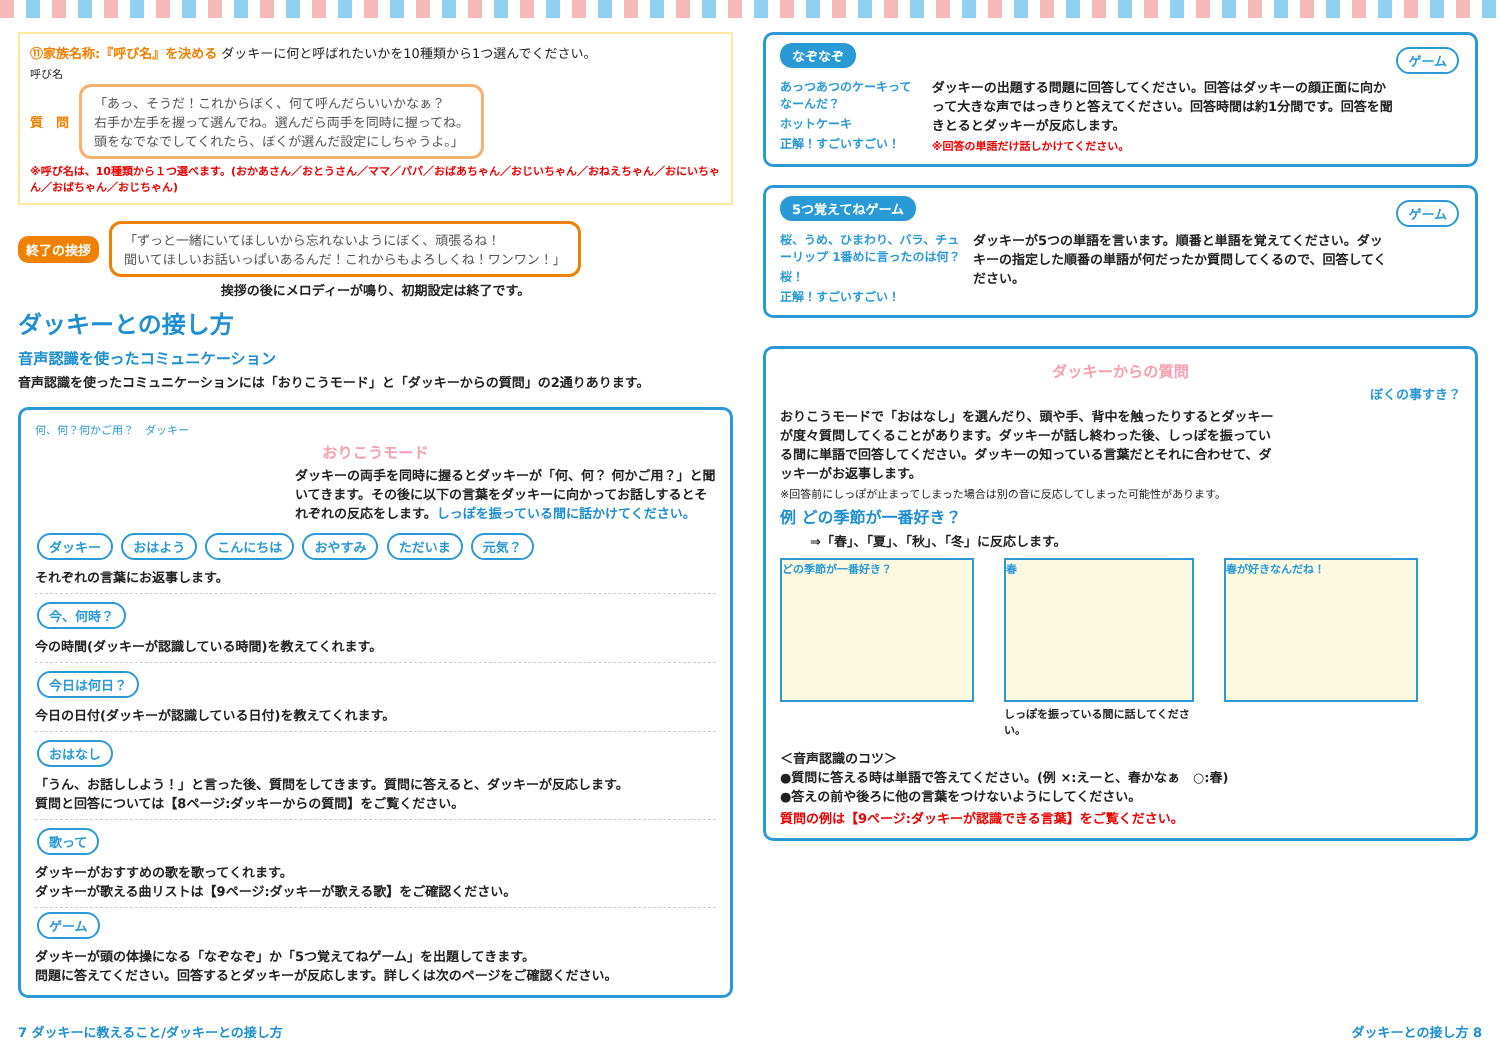⑪家族名称:『呼び名』を決める ダッキーに何と呼ばれたいかを10種類から1つ選んでください。
呼び名
質　問
「あっ、そうだ！これからぼく、何て呼んだらいいかなぁ？
右手か左手を握って選んでね。選んだら両手を同時に握ってね。
頭をなでなでしてくれたら、ぼくが選んだ設定にしちゃうよ。」
※呼び名は、10種類から１つ選べます。(おかあさん／おとうさん／ママ／パパ／おばあちゃん／おじいちゃん／おねえちゃん／おにいちゃん／おばちゃん／おじちゃん)
終了の挨拶
「ずっと一緒にいてほしいから忘れないようにぼく、頑張るね！
聞いてほしいお話いっぱいあるんだ！これからもよろしくね！ワンワン！」
挨拶の後にメロディーが鳴り、初期設定は終了です。
ダッキーとの接し方
音声認識を使ったコミュニケーション
音声認識を使ったコミュニケーションには「おりこうモード」と「ダッキーからの質問」の2通りあります。
何、何？何かご用？　ダッキー
おりこうモード
ダッキーの両手を同時に握るとダッキーが「何、何？ 何かご用？」と聞いてきます。その後に以下の言葉をダッキーに向かってお話しするとそれぞれの反応をします。しっぽを振っている間に話かけてください。
ダッキー おはよう こんにちは おやすみ ただいま 元気？
それぞれの言葉にお返事します。
今、何時？
今の時間(ダッキーが認識している時間)を教えてくれます。
今日は何日？
今日の日付(ダッキーが認識している日付)を教えてくれます。
おはなし
「うん、お話ししよう！」と言った後、質問をしてきます。質問に答えると、ダッキーが反応します。
質問と回答については【8ページ:ダッキーからの質問】をご覧ください。
歌って
ダッキーがおすすめの歌を歌ってくれます。
ダッキーが歌える曲リストは【9ページ:ダッキーが歌える歌】をご確認ください。
ゲーム
ダッキーが頭の体操になる「なぞなぞ」か「5つ覚えてねゲーム」を出題してきます。
問題に答えてください。回答するとダッキーが反応します。詳しくは次のページをご確認ください。
なぞなぞ ゲーム
あっつあつのケーキってなーんだ？
ホットケーキ
正解！すごいすごい！
ダッキーの出題する問題に回答してください。回答はダッキーの顔正面に向かって大きな声ではっきりと答えてください。回答時間は約1分間です。回答を聞きとるとダッキーが反応します。
※回答の単語だけ話しかけてください。
5つ覚えてねゲーム ゲーム
桜、うめ、ひまわり、バラ、チューリップ 1番めに言ったのは何？
桜！
正解！すごいすごい！
ダッキーが5つの単語を言います。順番と単語を覚えてください。ダッキーの指定した順番の単語が何だったか質問してくるので、回答してください。
ダッキーからの質問
ぼくの事すき？
おりこうモードで「おはなし」を選んだり、頭や手、背中を触ったりするとダッキーが度々質問してくることがあります。ダッキーが話し終わった後、しっぽを振っている間に単語で回答してください。ダッキーの知っている言葉だとそれに合わせて、ダッキーがお返事します。
※回答前にしっぽが止まってしまった場合は別の音に反応してしまった可能性があります。
例 どの季節が一番好き？
⇒「春」、「夏」、「秋」、「冬」に反応します。
どの季節が一番好き？ 春
しっぽを振っている間に話してください。
春が好きなんだね！
＜音声認識のコツ＞
●質問に答える時は単語で答えてください。(例 ×:えーと、春かなぁ　○:春)
●答えの前や後ろに他の言葉をつけないようにしてください。
質問の例は【9ページ:ダッキーが認識できる言葉】をご覧ください。
7 ダッキーに教えること/ダッキーとの接し方 ダッキーとの接し方 8